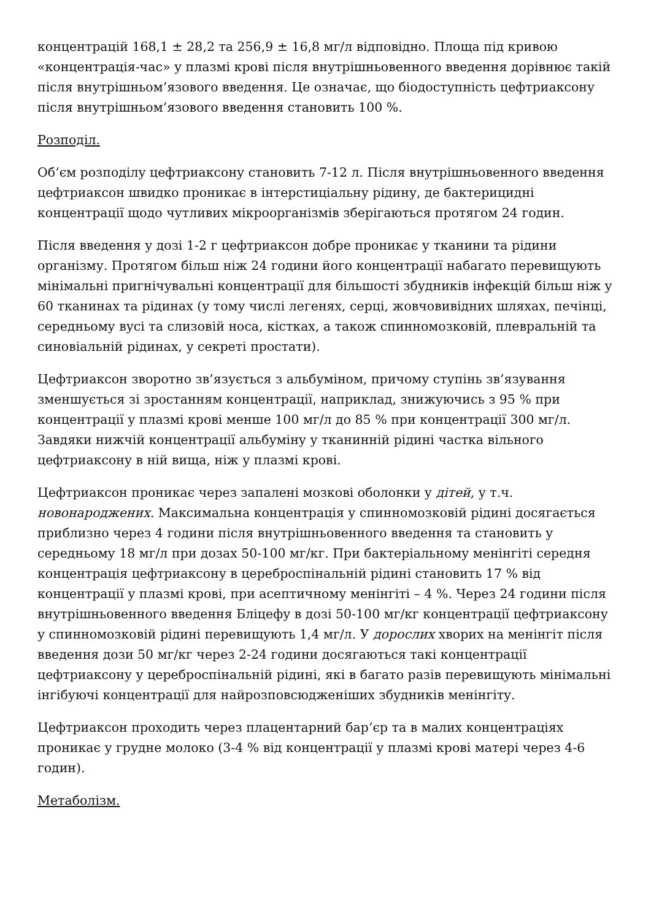концентрацій 168,1 ± 28,2 та 256,9 ± 16,8 мг/л відповідно. Площа під кривою «концентрація-час» у плазмі крові після внутрішньовенного введення дорівнює такій після внутрішньом’язового введення. Це означає, що біодоступність цефтриаксону після внутрішньом’язового введення становить 100 %.
Розподіл.
Об’єм розподілу цефтриаксону становить 7-12 л. Після внутрішньовенного введення цефтриаксон швидко проникає в інтерстиціальну рідину, де бактерицидні концентрації щодо чутливих мікроорганізмів зберігаються протягом 24 годин.
Після введення у дозі 1-2 г цефтриаксон добре проникає у тканини та рідини організму. Протягом більш ніж 24 години його концентрації набагато перевищують мінімальні пригнічувальні концентрації для більшості збудників інфекцій більш ніж у 60 тканинах та рідинах (у тому числі легенях, серці, жовчовивідних шляхах, печінці, середньому вусі та слизовій носа, кістках, а також спинномозковій, плевральній та синовіальній рідинах, у секреті простати).
Цефтриаксон зворотно зв’язується з альбуміном, причому ступінь зв’язування зменшується зі зростанням концентрації, наприклад, знижуючись з 95 % при концентрації у плазмі крові менше 100 мг/л до 85 % при концентрації 300 мг/л. Завдяки нижчій концентрації альбуміну у тканинній рідині частка вільного цефтриаксону в ній вища, ніж у плазмі крові.
Цефтриаксон проникає через запалені мозкові оболонки у дітей, у т.ч. новонароджених. Максимальна концентрація у спинномозковій рідині досягається приблизно через 4 години після внутрішньовенного введення та становить у середньому 18 мг/л при дозах 50-100 мг/кг. При бактеріальному менінгіті середня концентрація цефтриаксону в цереброспінальній рідині становить 17 % від концентрації у плазмі крові, при асептичному менінгіті – 4 %. Через 24 години після внутрішньовенного введення Бліцефу в дозі 50-100 мг/кг концентрації цефтриаксону у спинномозковій рідині перевищують 1,4 мг/л. У дорослих хворих на менінгіт після введення дози 50 мг/кг через 2-24 години досягаються такі концентрації цефтриаксону у цереброспінальній рідині, які в багато разів перевищують мінімальні інгібуючі концентрації для найрозповсюдженіших збудників менінгіту.
Цефтриаксон проходить через плацентарний бар’єр та в малих концентраціях проникає у грудне молоко (3-4 % від концентрації у плазмі крові матері через 4-6 годин).
Метаболізм.